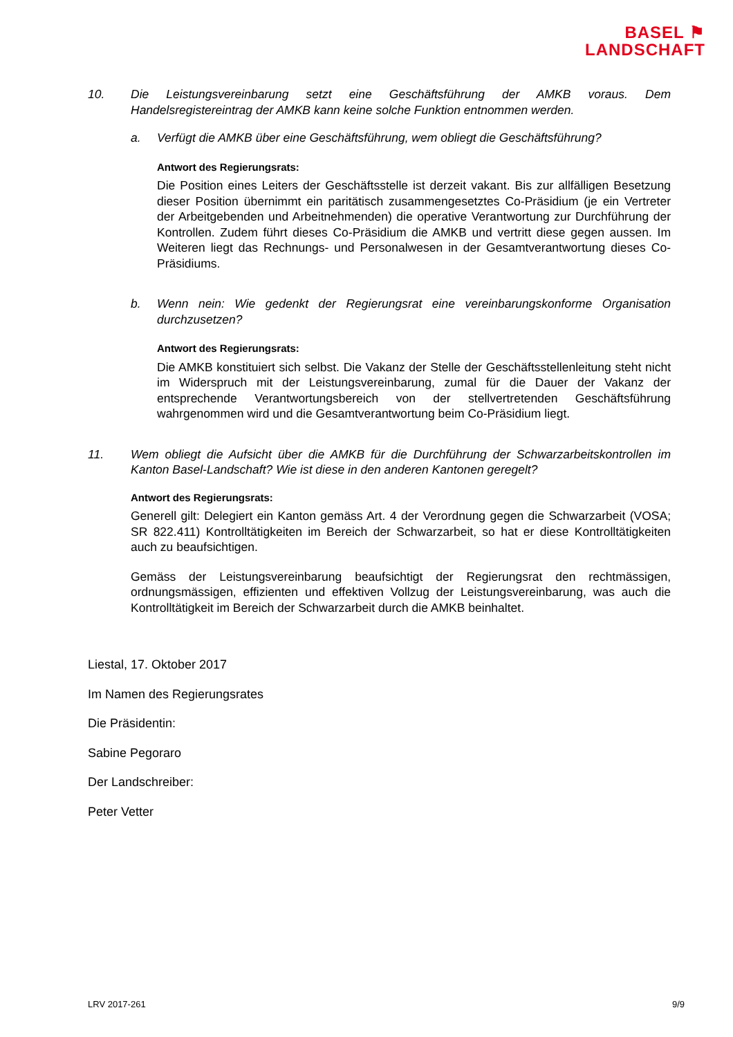BASEL ⚑
LANDSCHAFT
10. Die Leistungsvereinbarung setzt eine Geschäftsführung der AMKB voraus. Dem Handelsregistereintrag der AMKB kann keine solche Funktion entnommen werden.
a. Verfügt die AMKB über eine Geschäftsführung, wem obliegt die Geschäftsführung?
Antwort des Regierungsrats:
Die Position eines Leiters der Geschäftsstelle ist derzeit vakant. Bis zur allfälligen Besetzung dieser Position übernimmt ein paritätisch zusammengesetztes Co-Präsidium (je ein Vertreter der Arbeitgebenden und Arbeitnehmenden) die operative Verantwortung zur Durchführung der Kontrollen. Zudem führt dieses Co-Präsidium die AMKB und vertritt diese gegen aussen. Im Weiteren liegt das Rechnungs- und Personalwesen in der Gesamtverantwortung dieses Co-Präsidiums.
b. Wenn nein: Wie gedenkt der Regierungsrat eine vereinbarungskonforme Organisation durchzusetzen?
Antwort des Regierungsrats:
Die AMKB konstituiert sich selbst. Die Vakanz der Stelle der Geschäftsstellenleitung steht nicht im Widerspruch mit der Leistungsvereinbarung, zumal für die Dauer der Vakanz der entsprechende Verantwortungsbereich von der stellvertretenden Geschäftsführung wahrgenommen wird und die Gesamtverantwortung beim Co-Präsidium liegt.
11. Wem obliegt die Aufsicht über die AMKB für die Durchführung der Schwarzarbeitskontrollen im Kanton Basel-Landschaft? Wie ist diese in den anderen Kantonen geregelt?
Antwort des Regierungsrats:
Generell gilt: Delegiert ein Kanton gemäss Art. 4 der Verordnung gegen die Schwarzarbeit (VOSA; SR 822.411) Kontrolltätigkeiten im Bereich der Schwarzarbeit, so hat er diese Kontrolltätigkeiten auch zu beaufsichtigen.
Gemäss der Leistungsvereinbarung beaufsichtigt der Regierungsrat den rechtmässigen, ordnungsmässigen, effizienten und effektiven Vollzug der Leistungsvereinbarung, was auch die Kontrolltätigkeit im Bereich der Schwarzarbeit durch die AMKB beinhaltet.
Liestal, 17. Oktober 2017
Im Namen des Regierungsrates
Die Präsidentin:
Sabine Pegoraro
Der Landschreiber:
Peter Vetter
LRV 2017-261 9/9